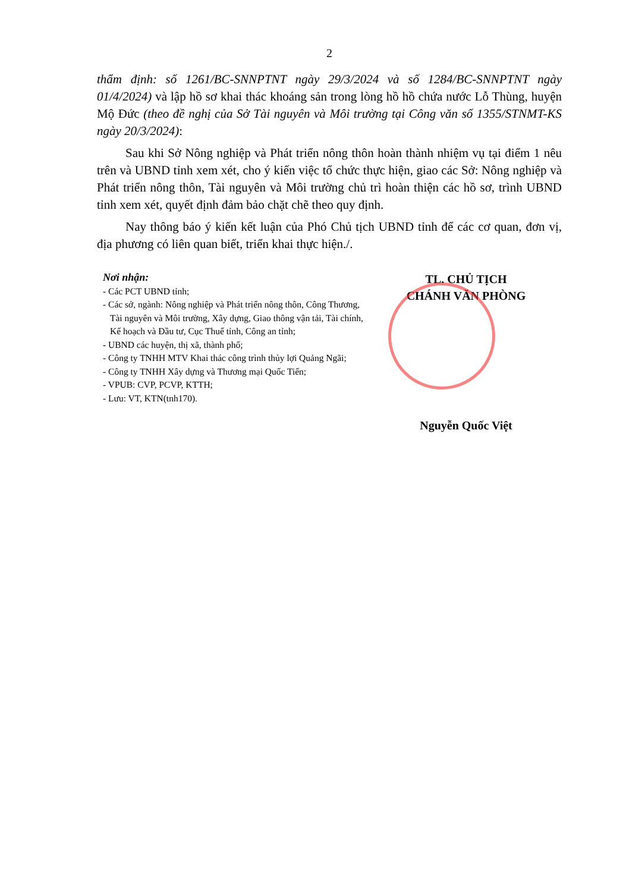2
thẩm định: số 1261/BC-SNNPTNT ngày 29/3/2024 và số 1284/BC-SNNPTNT ngày 01/4/2024) và lập hồ sơ khai thác khoáng sản trong lòng hồ hồ chứa nước Lỗ Thùng, huyện Mộ Đức (theo đề nghị của Sở Tài nguyên và Môi trường tại Công văn số 1355/STNMT-KS ngày 20/3/2024):
Sau khi Sở Nông nghiệp và Phát triển nông thôn hoàn thành nhiệm vụ tại điểm 1 nêu trên và UBND tỉnh xem xét, cho ý kiến việc tổ chức thực hiện, giao các Sở: Nông nghiệp và Phát triển nông thôn, Tài nguyên và Môi trường chủ trì hoàn thiện các hồ sơ, trình UBND tỉnh xem xét, quyết định đảm bảo chặt chẽ theo quy định.
Nay thông báo ý kiến kết luận của Phó Chủ tịch UBND tỉnh để các cơ quan, đơn vị, địa phương có liên quan biết, triển khai thực hiện./.
Nơi nhận:
- Các PCT UBND tỉnh;
- Các sở, ngành: Nông nghiệp và Phát triển nông thôn, Công Thương, Tài nguyên và Môi trường, Xây dựng, Giao thông vận tải, Tài chính, Kế hoạch và Đầu tư, Cục Thuế tỉnh, Công an tỉnh;
- UBND các huyện, thị xã, thành phố;
- Công ty TNHH MTV Khai thác công trình thủy lợi Quảng Ngãi;
- Công ty TNHH Xây dựng và Thương mại Quốc Tiến;
- VPUB: CVP, PCVP, KTTH;
- Lưu: VT, KTN(tnh170).
TL. CHỦ TỊCH
CHÁNH VĂN PHÒNG
Nguyễn Quốc Việt